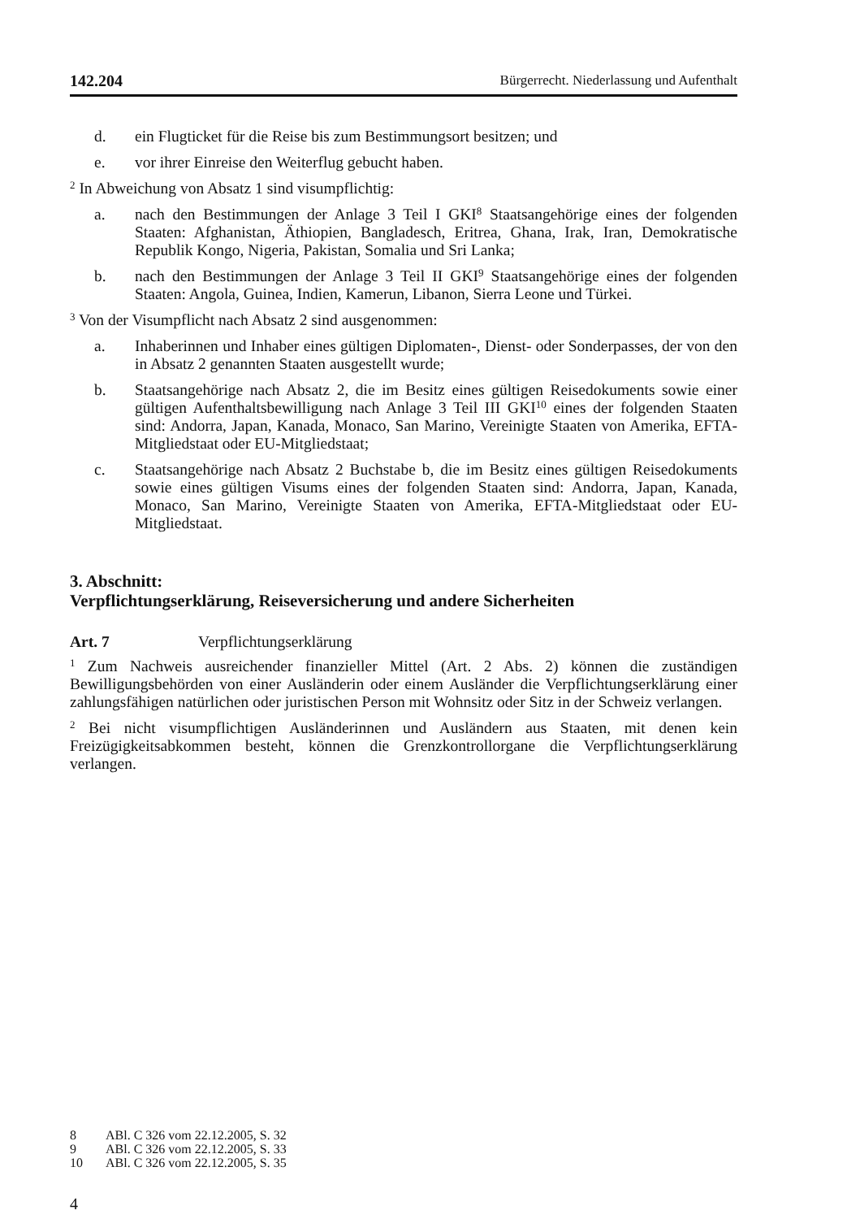142.204 Bürgerrecht. Niederlassung und Aufenthalt
d. ein Flugticket für die Reise bis zum Bestimmungsort besitzen; und
e. vor ihrer Einreise den Weiterflug gebucht haben.
<sup>2</sup> In Abweichung von Absatz 1 sind visumpflichtig:
a. nach den Bestimmungen der Anlage 3 Teil I GKI<sup>8</sup> Staatsangehörige eines der folgenden Staaten: Afghanistan, Äthiopien, Bangladesch, Eritrea, Ghana, Irak, Iran, Demokratische Republik Kongo, Nigeria, Pakistan, Somalia und Sri Lanka;
b. nach den Bestimmungen der Anlage 3 Teil II GKI<sup>9</sup> Staatsangehörige eines der folgenden Staaten: Angola, Guinea, Indien, Kamerun, Libanon, Sierra Leone und Türkei.
<sup>3</sup> Von der Visumpflicht nach Absatz 2 sind ausgenommen:
a. Inhaberinnen und Inhaber eines gültigen Diplomaten-, Dienst- oder Sonder­passes, der von den in Absatz 2 genannten Staaten ausgestellt wurde;
b. Staatsangehörige nach Absatz 2, die im Besitz eines gültigen Reisedoku­ments sowie einer gültigen Aufenthaltsbewilligung nach Anlage 3 Teil III GKI<sup>10</sup> eines der folgenden Staaten sind: Andorra, Japan, Kanada, Monaco, San Marino, Vereinigte Staaten von Amerika, EFTA-Mitgliedstaat oder EU-Mitgliedstaat;
c. Staatsangehörige nach Absatz 2 Buchstabe b, die im Besitz eines gültigen Reisedokuments sowie eines gültigen Visums eines der folgenden Staaten sind: Andorra, Japan, Kanada, Monaco, San Marino, Vereinigte Staaten von Amerika, EFTA-Mitgliedstaat oder EU-Mitgliedstaat.
3. Abschnitt:
Verpflichtungserklärung, Reiseversicherung und andere Sicherheiten
Art. 7 Verpflichtungserklärung
<sup>1</sup> Zum Nachweis ausreichender finanzieller Mittel (Art. 2 Abs. 2) können die zu­ständigen Bewilligungsbehörden von einer Ausländerin oder einem Ausländer die Verpflichtungserklärung einer zahlungsfähigen natürlichen oder juristischen Person mit Wohnsitz oder Sitz in der Schweiz verlangen.
<sup>2</sup> Bei nicht visumpflichtigen Ausländerinnen und Ausländern aus Staaten, mit denen kein Freizügigkeitsabkommen besteht, können die Grenzkontrollorgane die Ver­pflichtungserklärung verlangen.
8 ABl. C 326 vom 22.12.2005, S. 32
9 ABl. C 326 vom 22.12.2005, S. 33
10 ABl. C 326 vom 22.12.2005, S. 35
4